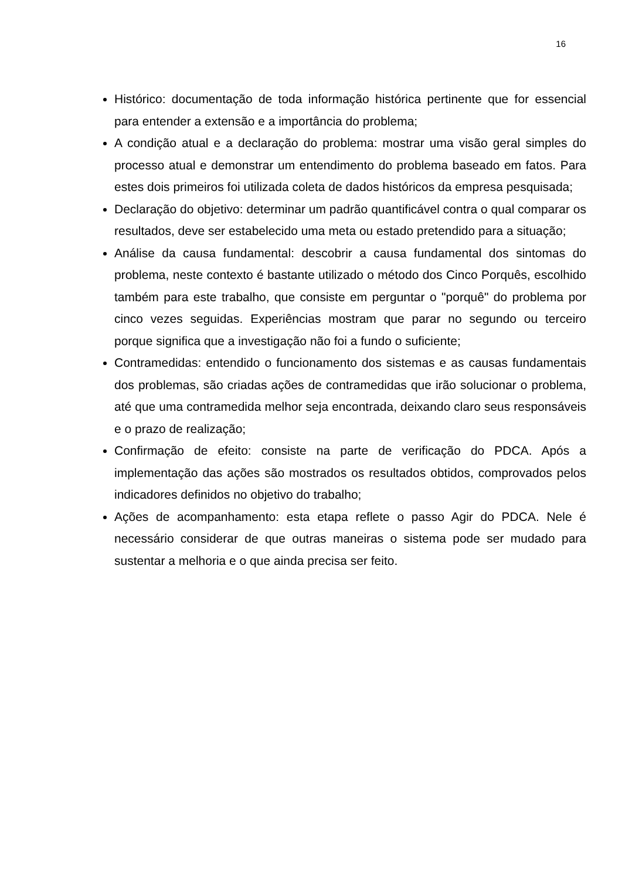16
Histórico: documentação de toda informação histórica pertinente que for essencial para entender a extensão e a importância do problema;
A condição atual e a declaração do problema: mostrar uma visão geral simples do processo atual e demonstrar um entendimento do problema baseado em fatos. Para estes dois primeiros foi utilizada coleta de dados históricos da empresa pesquisada;
Declaração do objetivo: determinar um padrão quantificável contra o qual comparar os resultados, deve ser estabelecido uma meta ou estado pretendido para a situação;
Análise da causa fundamental: descobrir a causa fundamental dos sintomas do problema, neste contexto é bastante utilizado o método dos Cinco Porquês, escolhido também para este trabalho, que consiste em perguntar o "porquê" do problema por cinco vezes seguidas. Experiências mostram que parar no segundo ou terceiro porque significa que a investigação não foi a fundo o suficiente;
Contramedidas: entendido o funcionamento dos sistemas e as causas fundamentais dos problemas, são criadas ações de contramedidas que irão solucionar o problema, até que uma contramedida melhor seja encontrada, deixando claro seus responsáveis e o prazo de realização;
Confirmação de efeito: consiste na parte de verificação do PDCA. Após a implementação das ações são mostrados os resultados obtidos, comprovados pelos indicadores definidos no objetivo do trabalho;
Ações de acompanhamento: esta etapa reflete o passo Agir do PDCA. Nele é necessário considerar de que outras maneiras o sistema pode ser mudado para sustentar a melhoria e o que ainda precisa ser feito.